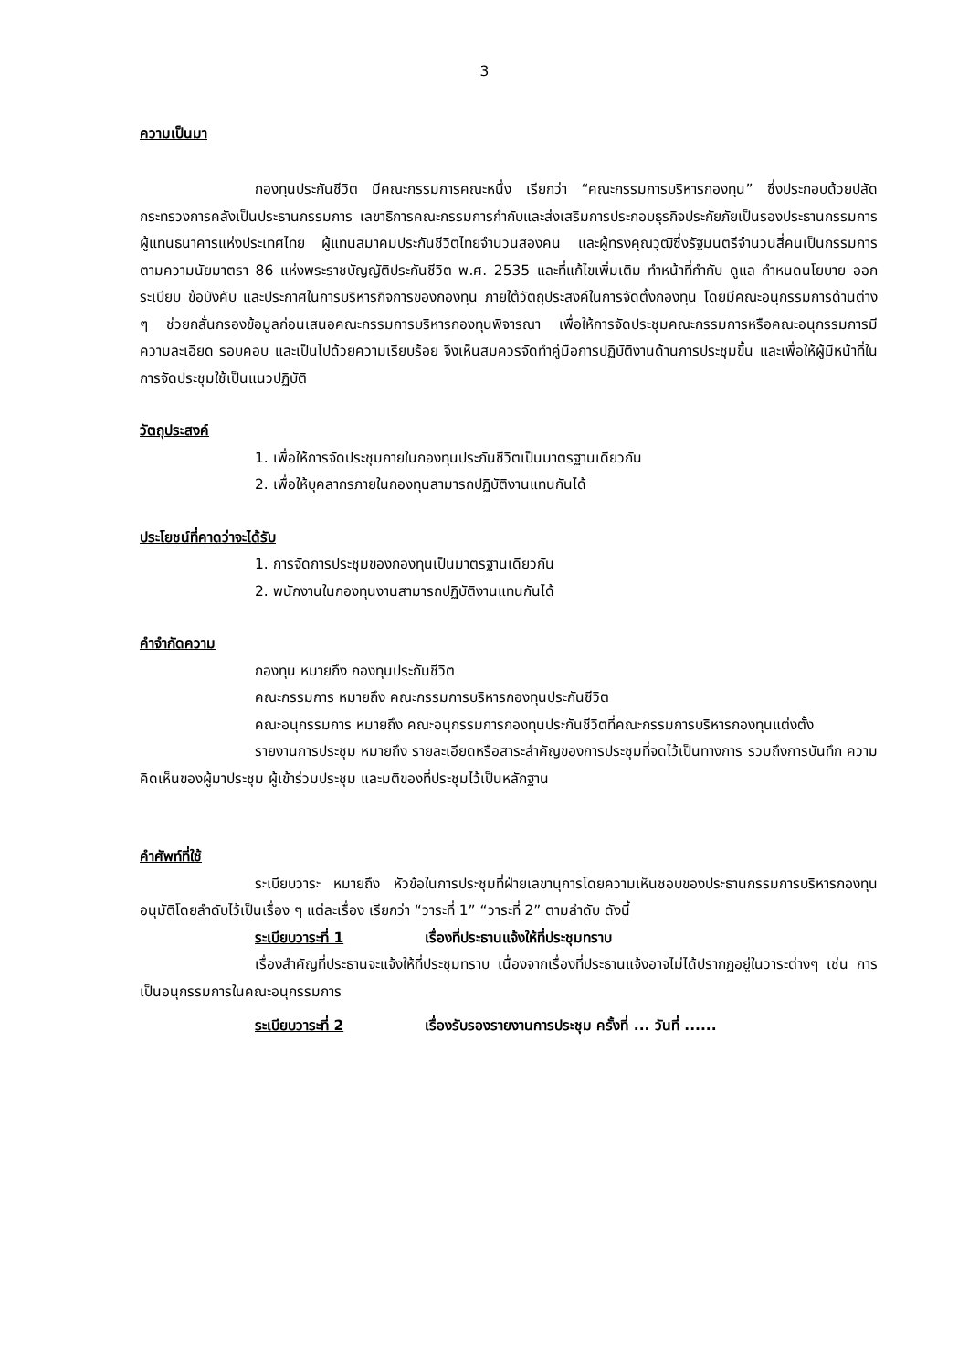3
ความเป็นมา
กองทุนประกันชีวิต มีคณะกรรมการคณะหนึ่ง เรียกว่า “คณะกรรมการบริหารกองทุน” ซึ่งประกอบด้วยปลัดกระทรวงการคลังเป็นประธานกรรมการ เลขาธิการคณะกรรมการกำกับและส่งเสริมการประกอบธุรกิจประกัยภัยเป็นรองประธานกรรมการ ผู้แทนธนาคารแห่งประเทศไทย ผู้แทนสมาคมประกันชีวิตไทยจำนวนสองคน และผู้ทรงคุณวุฒิซึ่งรัฐมนตรีจำนวนสี่คนเป็นกรรมการ ตามความนัยมาตรา 86 แห่งพระราชบัญญัติประกันชีวิต พ.ศ. 2535 และที่แก้ไขเพิ่มเติม ทำหน้าที่กำกับ ดูแล กำหนดนโยบาย ออกระเบียบ ข้อบังคับ และประกาศในการบริหารกิจการของกองทุน ภายใต้วัตถุประสงค์ในการจัดตั้งกองทุน โดยมีคณะอนุกรรมการด้านต่าง ๆ ช่วยกลั่นกรองข้อมูลก่อนเสนอคณะกรรมการบริหารกองทุนพิจารณา เพื่อให้การจัดประชุมคณะกรรมการหรือคณะอนุกรรมการมีความละเอียด รอบคอบ และเป็นไปด้วยความเรียบร้อย จึงเห็นสมควรจัดทำคู่มือการปฏิบัติงานด้านการประชุมขึ้น และเพื่อให้ผู้มีหน้าที่ในการจัดประชุมใช้เป็นแนวปฏิบัติ
วัตถุประสงค์
1. เพื่อให้การจัดประชุมภายในกองทุนประกันชีวิตเป็นมาตรฐานเดียวกัน
2. เพื่อให้บุคลากรภายในกองทุนสามารถปฏิบัติงานแทนกันได้
ประโยชน์ที่คาดว่าจะได้รับ
1. การจัดการประชุมของกองทุนเป็นมาตรฐานเดียวกัน
2. พนักงานในกองทุนงานสามารถปฏิบัติงานแทนกันได้
คำจำกัดความ
กองทุน หมายถึง กองทุนประกันชีวิต
คณะกรรมการ หมายถึง คณะกรรมการบริหารกองทุนประกันชีวิต
คณะอนุกรรมการ หมายถึง คณะอนุกรรมการกองทุนประกันชีวิตที่คณะกรรมการบริหารกองทุนแต่งตั้ง
รายงานการประชุม หมายถึง รายละเอียดหรือสาระสำคัญของการประชุมที่จดไว้เป็นทางการ รวมถึงการบันทึก ความคิดเห็นของผู้มาประชุม ผู้เข้าร่วมประชุม และมติของที่ประชุมไว้เป็นหลักฐาน
คำศัพท์ที่ใช้
ระเบียบวาระ หมายถึง หัวข้อในการประชุมที่ฝ่ายเลขานุการโดยความเห็นชอบของประธานกรรมการบริหารกองทุนอนุมัติโดยลำดับไว้เป็นเรื่อง ๆ แต่ละเรื่อง เรียกว่า “วาระที่ 1” “วาระที่ 2” ตามลำดับ ดังนี้
ระเบียบวาระที่ 1 เรื่องที่ประธานแจ้งให้ที่ประชุมทราบ
เรื่องสำคัญที่ประธานจะแจ้งให้ที่ประชุมทราบ เนื่องจากเรื่องที่ประธานแจ้งอาจไม่ได้ปรากฏอยู่ในวาระต่างๆ เช่น การเป็นอนุกรรมการในคณะอนุกรรมการ
ระเบียบวาระที่ 2 เรื่องรับรองรายงานการประชุม ครั้งที่ ... วันที่ ......